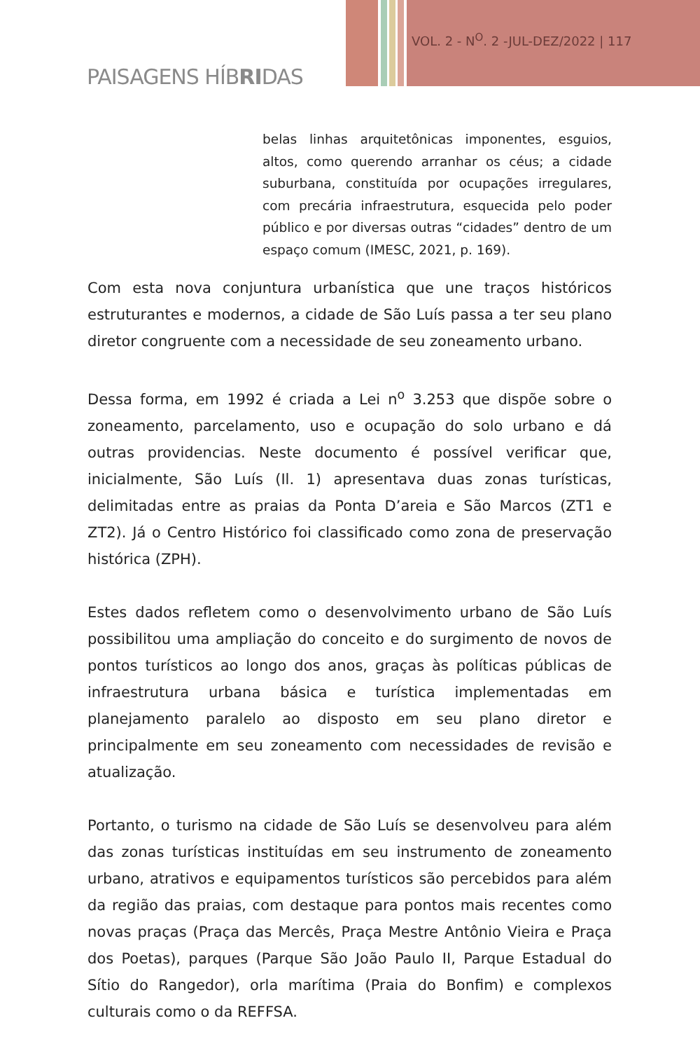VOL. 2 - N<sup>O</sup>. 2 -JUL-DEZ/2022 | 117
PAISAGENS HÍBRIDAS
belas linhas arquitetônicas imponentes, esguios, altos, como querendo arranhar os céus; a cidade suburbana, constituída por ocupações irregulares, com precária infraestrutura, esquecida pelo poder público e por diversas outras “cidades” dentro de um espaço comum (IMESC, 2021, p. 169).
Com esta nova conjuntura urbanística que une traços históricos estruturantes e modernos, a cidade de São Luís passa a ter seu plano diretor congruente com a necessidade de seu zoneamento urbano.
Dessa forma, em 1992 é criada a Lei n<sup>o</sup> 3.253 que dispõe sobre o zoneamento, parcelamento, uso e ocupação do solo urbano e dá outras providencias. Neste documento é possível verificar que, inicialmente, São Luís (Il. 1) apresentava duas zonas turísticas, delimitadas entre as praias da Ponta D’areia e São Marcos (ZT1 e ZT2). Já o Centro Histórico foi classificado como zona de preservação histórica (ZPH).
Estes dados refletem como o desenvolvimento urbano de São Luís possibilitou uma ampliação do conceito e do surgimento de novos de pontos turísticos ao longo dos anos, graças às políticas públicas de infraestrutura urbana básica e turística implementadas em planejamento paralelo ao disposto em seu plano diretor e principalmente em seu zoneamento com necessidades de revisão e atualização.
Portanto, o turismo na cidade de São Luís se desenvolveu para além das zonas turísticas instituídas em seu instrumento de zoneamento urbano, atrativos e equipamentos turísticos são percebidos para além da região das praias, com destaque para pontos mais recentes como novas praças (Praça das Mercês, Praça Mestre Antônio Vieira e Praça dos Poetas), parques (Parque São João Paulo II, Parque Estadual do Sítio do Rangedor), orla marítima (Praia do Bonfim) e complexos culturais como o da REFFSA.